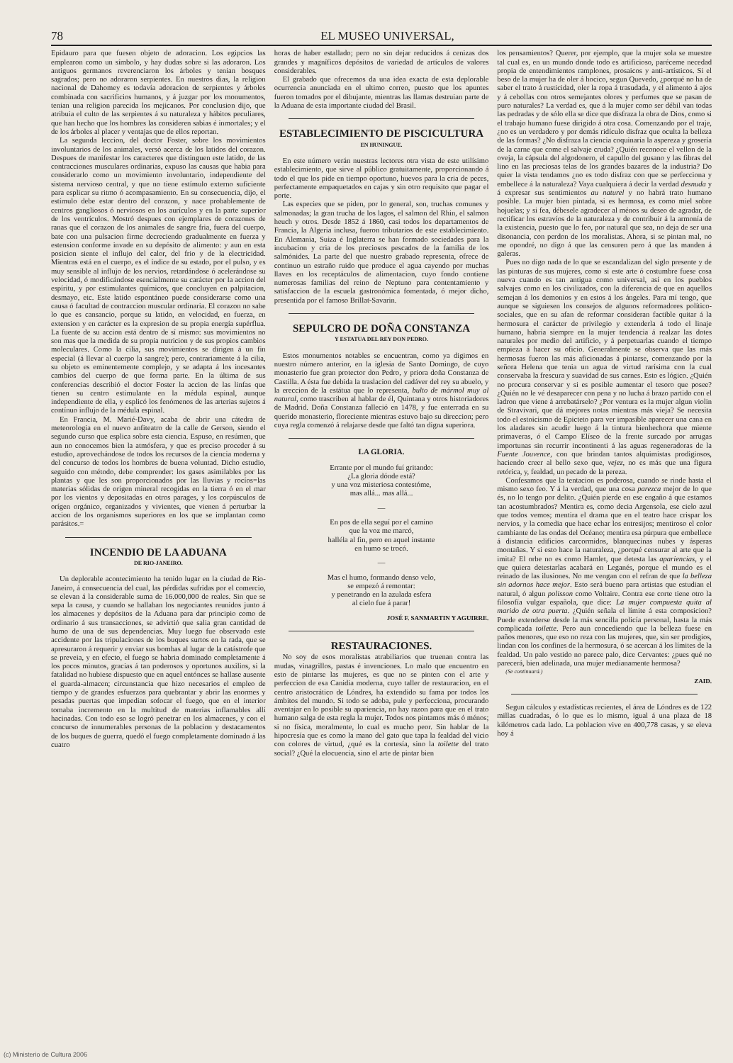78 EL MUSEO UNIVERSAL,
Epidauro para que fuesen objeto de adoracion. Los egipcios las emplearon como un símbolo, y hay dudas sobre si las adoraron. Los antiguos germanos reverenciaron los árboles y tenian bosques sagrados; pero no adoraron serpientes. En nuestros dias, la religion nacional de Dahomey es todavía adoracion de serpientes y árboles combinada con sacrificios humanos, y á juzgar por los monumentos, tenian una religion parecida los mejicanos. Por conclusion dijo, que atribuia el culto de las serpientes á su naturaleza y hábitos peculiares, que han hecho que los hombres las consideren sabias é inmortales; y el de los árboles al placer y ventajas que de ellos reportan.
La segunda leccion, del doctor Foster, sobre los movimientos involuntarios de los animales, versó acerca de los latidos del corazon. Despues de manifestar los caracteres que distinguen este latido, de las contracciones musculares ordinarias, expuso las causas que habia para considerarlo como un movimiento involuntario, independiente del sistema nervioso central, y que no tiene estímulo externo suficiente para esplicar su ritmo ó acompasamiento. En su consecuencia, dijo, el estímulo debe estar dentro del corazon, y nace probablemente de centros gangliosos ó nerviosos en los aurículos y en la parte superior de los ventrículos. Mostró despues con ejemplares de corazones de ranas que el corazon de los animales de sangre fria, fuera del cuerpo, bate con una pulsacion firme decreciendo gradualmente en fuerza y estension conforme invade en su depósito de alimento: y aun en esta posicion siente el influjo del calor, del frio y de la electricidad. Mientras está en el cuerpo, es el índice de su estado, por el pulso, y es muy sensible al influjo de los nervios, retardándose ó acelerándose su velocidad, ó modificándose esencialmente su carácter por la accion del espíritu, y por estimulantes químicos, que concluyen en palpitacion, desmayo, etc. Este latido espontáneo puede considerarse como una causa ó facultad de contraccion muscular ordinaria. El corazon no sabe lo que es cansancio, porque su latido, en velocidad, en fuerza, en extension y en carácter es la expresion de su propia energía supérflua. La fuente de su accion está dentro de sí mismo: sus movimientos no son mas que la medida de su propia nutricion y de sus propios cambios moleculares. Como la cilia, sus movimientos se dirigen á un fin especial (á llevar al cuerpo la sangre); pero, contrariamente á la cilia, su objeto es eminentemente complejo, y se adapta á los incesantes cambios del cuerpo de que forma parte. En la última de sus conferencias describió el doctor Foster la accion de las linfas que tienen su centro estimulante en la médula espinal, aunque independiente de ella, y esplicó los fenómenos de las arterias sujetos á contínuo influjo de la médula espinal.
En Francia, M. Marié-Davy, acaba de abrir una cátedra de meteorologia en el nuevo anfiteatro de la calle de Gerson, siendo el segundo curso que esplica sobre esta ciencia. Espuso, en resúmen, que aun no conocemos bien la atmósfera, y que es preciso proceder á su estudio, aprovechándose de todos los recursos de la ciencia moderna y del concurso de todos los hombres de buena voluntad. Dicho estudio, seguido con método, debe comprender: los gases asimilables por las plantas y que les son proporcionados por las lluvias y rocíos=las materias sólidas de orígen mineral recogidas en la tierra ó en el mar por los vientos y depositadas en otros parages, y los corpúsculos de orígen orgánico, organizados y vivientes, que vienen á perturbar la accion de los organismos superiores en los que se implantan como parásitos.=
INCENDIO DE LA ADUANA
DE RIO-JANEIRO.
Un deplorable acontecimiento ha tenido lugar en la ciudad de Rio-Janeiro, á consecuencia del cual, las pérdidas sufridas por el comercio, se elevan á la considerable suma de 16.000,000 de reales. Sin que se sepa la causa, y cuando se hallaban los negociantes reunidos junto á los almacenes y depósitos de la Aduana para dar principio como de ordinario á sus transacciones, se advirtió que salia gran cantidad de humo de una de sus dependencias. Muy luego fue observado este accidente por las tripulaciones de los buques surtos en la rada, que se apresuraron á requerir y enviar sus bombas al lugar de la catástrofe que se preveia, y en efecto, el fuego se habria dominado completamente á los pocos minutos, gracias á tan poderosos y oportunos auxilios, si la fatalidad no hubiese dispuesto que en aquel entónces se hallase ausente el guarda-almacen; circunstancia que hizo necesarios el empleo de tiempo y de grandes esfuerzos para quebrantar y abrir las enormes y pesadas puertas que impedian sofocar el fuego, que en el interior tomaba incremento en la multitud de materias inflamables allí hacinadas. Con todo eso se logró penetrar en los almacenes, y con el concurso de innumerables personas de la poblacion y destacamentos de los buques de guerra, quedó el fuego completamente dominado á las cuatro
horas de haber estallado; pero no sin dejar reducidos á cenizas dos grandes y magníficos depósitos de variedad de artículos de valores considerables.
El grabado que ofrecemos da una idea exacta de esta deplorable ocurrencia anunciada en el ultimo correo, puesto que los apuntes fueron tomados por el dibujante, mientras las llamas destruian parte de la Aduana de esta importante ciudad del Brasil.
ESTABLECIMIENTO DE PISCICULTURA
EN HUNINGUE.
En este número verán nuestras lectores otra vista de este utilísimo establecimiento, que sirve al público gratuitamente, proporcionando á todo el que los pide en tiempo oportuno, huevos para la cria de peces, perfectamente empaquetados en cajas y sin otro requisito que pagar el porte.
Las especies que se piden, por lo general, son, truchas comunes y salmonadas; la gran trucha de los lagos, el salmon del Rhin, el salmon heuch y otros. Desde 1852 á 1860, casi todos los departamentos de Francia, la Algeria inclusa, fueron tributarios de este establecimiento. En Alemania, Suiza é Inglaterra se han formado sociedades para la incubacion y cria de los preciosos pescados de la familia de los salmónides. La parte del que nuestro grabado representa, ofrece de continuo un estraño ruido que produce el agua cayendo por muchas llaves en los receptáculos de alimentacion, cuyo fondo contiene numerosas familias del reino de Neptuno para contentamiento y satisfaccion de la escuela gastronómica fomentada, ó mejor dicho, presentida por el famoso Brillat-Savarin.
SEPULCRO DE DOÑA CONSTANZA
Y ESTATUA DEL REY DON PEDRO.
Estos monumentos notables se encuentran, como ya digimos en nuestro número anterior, en la iglesia de Santo Domingo, de cuyo monasterio fue gran protector don Pedro, y priora doña Constanza de Castilla. A ésta fue debida la traslacion del cadáver del rey su abuelo, y la ereccion de la estátua que lo representa, bulto de mármol muy al natural, como trascriben al hablar de él, Quintana y otros historiadores de Madrid. Doña Constanza falleció en 1478, y fue enterrada en su querido monasterio, floreciente mientras estuvo bajo su direccion; pero cuya regla comenzó á relajarse desde que faltó tan digna superiora.
LA GLORIA.
Errante por el mundo fuí gritando:
¿La gloria dónde está?
y una voz misteriosa contestóme,
mas allá... mas allá...
—
En pos de ella seguí por el camino
que la voz me marcó,
halléla al fin, pero en aquel instante
en humo se trocó.
—
Mas el humo, formando denso velo,
se empezó á remontar:
y penetrando en la azulada esfera
al cielo fue á parar!
JOSÉ F. SANMARTIN Y AGUIRRE.
RESTAURACIONES.
No soy de esos moralistas atrabiliarios que truenan contra las mudas, vinagrillos, pastas é invenciones. Lo malo que encuentro en esto de pintarse las mujeres, es que no se pinten con el arte y perfeccion de esa Canidia moderna, cuyo taller de restauracion, en el centro aristocrático de Lóndres, ha extendido su fama por todos los ámbitos del mundo. Si todo se adoba, pule y perfecciona, procurando aventajar en lo posible su apariencia, no hay razon para que en el trato humano salga de esta regla la mujer. Todos nos pintamos más ó ménos; si no física, moralmente, lo cual es mucho peor. Sin hablar de la hipocresía que es como la mano del gato que tapa la fealdad del vicio con colores de virtud, ¿qué es la cortesía, sino la toilette del trato social? ¿Qué la elocuencia, sino el arte de pintar bien
los pensamientos? Querer, por ejemplo, que la mujer sola se muestre tal cual es, en un mundo donde todo es artificioso, paréceme necedad propia de entendimientos ramplones, prosaicos y anti-artísticos. Si el beso de la mujer ha de oler á hocico, segun Quevedo, ¿porqué no ha de saber el trato á rusticidad, oler la ropa á trasudada, y el alimento á ajos y á cebollas con otros semejantes olores y perfumes que se pasan de puro naturales? La verdad es, que á la mujer como ser débil van todas las pedradas y de sólo ella se dice que disfraza la obra de Dios, como si el trabajo humano fuese dirigido á otra cosa. Comenzando por el traje, ¿no es un verdadero y por demás ridículo disfraz que oculta la belleza de las formas? ¿No disfraza la ciencia coquinaria la aspereza y grosería de la carne que come el salvaje cruda? ¿Quién reconoce el vellon de la oveja, la cápsula del algodonero, el capullo del gusano y las fibras del lino en las preciosas telas de los grandes bazares de la industria? Do quier la vista tendamos ¿no es todo disfraz con que se perfecciona y embellece á la naturaleza? Vaya cualquiera á decir la verdad desnuda y á expresar sus sentimientos au naturel y no habrá trato humano posible. La mujer bien pintada, si es hermosa, es como miel sobre hojuelas; y si fea, débesele agradecer al ménos su deseo de agradar, de rectificar los estravíos de la naturaleza y de contribuir á la armonía de la existencia, puesto que lo feo, por natural que sea, no deja de ser una disonancia, con perdon de los moralistas. Ahora, si se pintan mal, no me opondré, no digo á que las censuren pero á que las manden á galeras.
Pues no digo nada de lo que se escandalizan del siglo presente y de las pinturas de sus mujeres, como si este arte ó costumbre fuese cosa nueva cuando es tan antigua como universal, así en los pueblos salvajes como en los civilizados, con la diferencia de que en aquellos semejan á los demonios y en estos á los ángeles. Para mí tengo, que aunque se siguiesen los consejos de algunos reformadores político-sociales, que en su afan de reformar consideran factible quitar á la hermosura el carácter de privilegio y extenderla á todo el linaje humano, habria siempre en la mujer tendencia á realzar las dotes naturales por medio del artificio, y á perpetuarlas cuando el tiempo empieza á hacer su oficio. Generalmente se observa que las más hermosas fueron las más aficionadas á pintarse, comenzando por la señora Helena que tenia un agua de virtud rarísima con la cual conservaba la frescura y suavidad de sus carnes. Esto es lógico. ¿Quién no procura conservar y si es posible aumentar el tesoro que posee? ¿Quién no le vé desaparecer con pena y no lucha á brazo partido con el ladron que viene á arrebatárselo? ¿Por ventura es la mujer algun violin de Stravivari, que dá mejores notas mientras más vieja? Se necesita todo el estoicismo de Epicteto para ver impasible aparecer una cana en los aladares sin acudir luego á la tintura bienhechora que miente primaveras, ó el Campo Elíseo de la frente surcado por arrugas importunas sin recurrir incontinenti á las aguas regeneradoras de la Fuente Jouvence, con que brindan tantos alquimistas prodigiosos, haciendo creer al bello sexo que, vejez, no es más que una figura retórica, y, fealdad, un pecado de la pereza.
Confesamos que la tentacion es poderosa, cuando se rinde hasta el mismo sexo feo. Y á la verdad, que una cosa parezca mejor de lo que és, no lo tengo por delito. ¿Quién pierde en ese engaño á que estamos tan acostumbrados? Mentira es, como decia Argensola, ese cielo azul que todos vemos; mentira el drama que en el teatro hace crispar los nervios, y la comedia que hace echar los entresijos; mentiroso el color cambiante de las ondas del Océano; mentira esa púrpura que embellece á distancia edificios carcormidos, blanquecinas nubes y ásperas montañas. Y si esto hace la naturaleza, ¿porqué censurar al arte que la imita? El orbe no es como Hamlet, que detesta las apariencias, y el que quiera detestarlas acabará en Leganés, porque el mundo es el reinado de las ilusiones. No me vengan con el refran de que la belleza sin adornos hace mejor. Esto será bueno para artistas que estudian el natural, ó algun polisson como Voltaire. Contra ese corte tiene otro la filosofía vulgar española, que dice: La mujer compuesta quita al marido de otra puerta. ¿Quién señala el límite á esta composicion? Puede extenderse desde la más sencilla policía personal, hasta la más complicada toilette. Pero aun concediendo que la belleza fuese en paños menores, que eso no reza con las mujeres, que, sin ser prodigios, lindan con los confines de la hermosura, ó se acercan á los límites de la fealdad. Un palo vestido no parece palo, dice Cervantes: ¿pues qué no parecerá, bien adelinada, una mujer medianamente hermosa?
(Se continuará.)
ZAID.
Segun cálculos y estadísticas recientes, el área de Lóndres es de 122 millas cuadradas, ó lo que es lo mismo, igual á una plaza de 18 kilómetros cada lado. La poblacion vive en 400,778 casas, y se eleva hoy á
(c) Ministerio de Cultura 2006